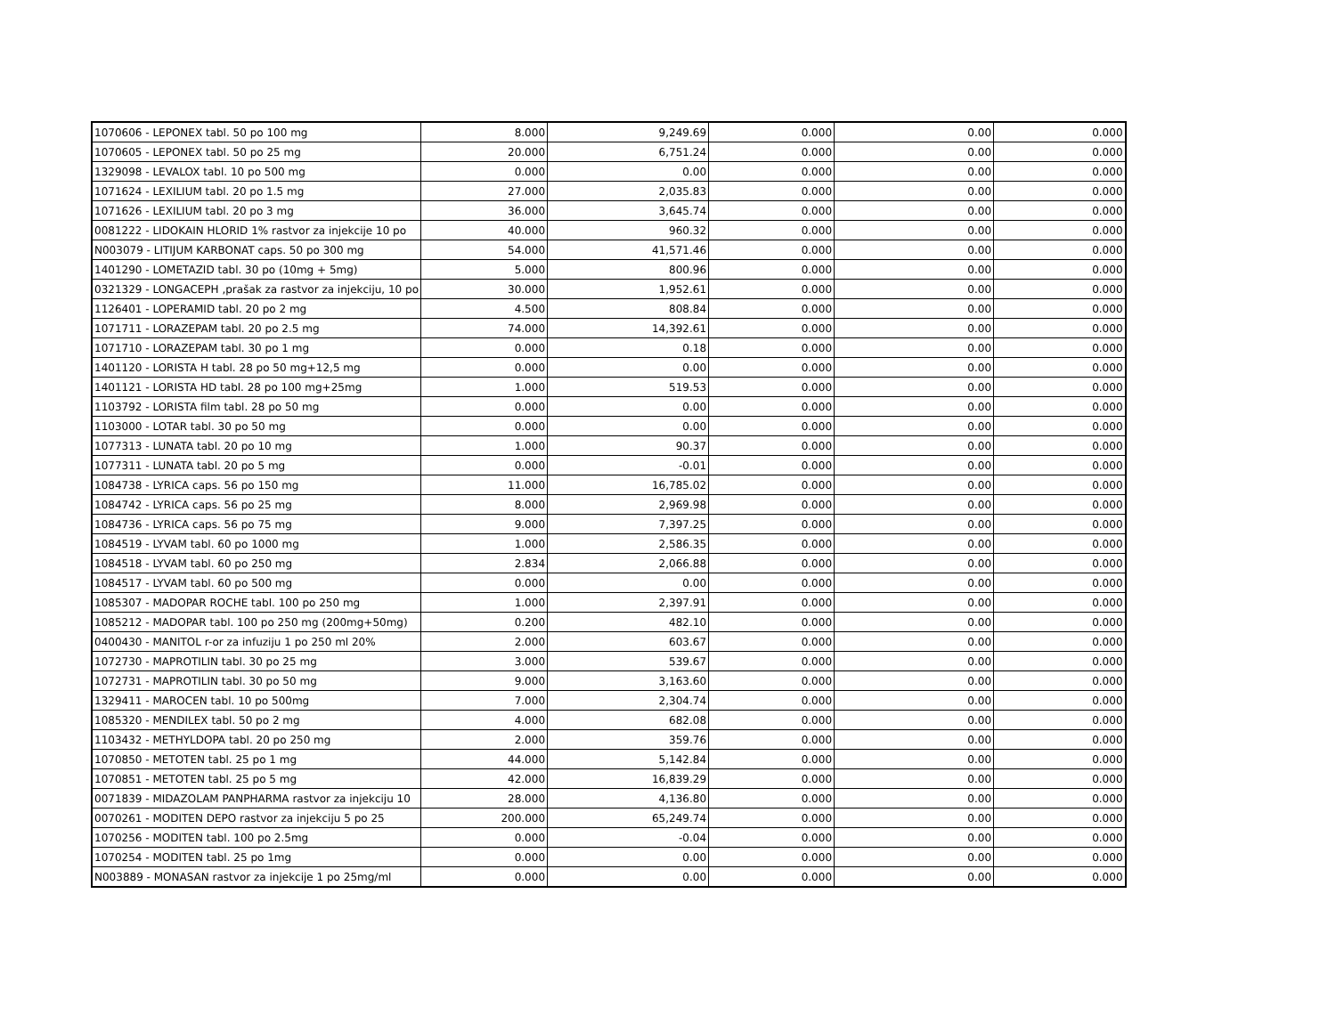| 1070606 - LEPONEX tabl. 50 po 100 mg | 8.000 | 9,249.69 | 0.000 | 0.00 | 0.000 |
| 1070605 - LEPONEX tabl. 50 po 25 mg | 20.000 | 6,751.24 | 0.000 | 0.00 | 0.000 |
| 1329098 - LEVALOX tabl. 10 po 500 mg | 0.000 | 0.00 | 0.000 | 0.00 | 0.000 |
| 1071624 - LEXILIUM tabl. 20 po 1.5 mg | 27.000 | 2,035.83 | 0.000 | 0.00 | 0.000 |
| 1071626 - LEXILIUM tabl. 20 po 3 mg | 36.000 | 3,645.74 | 0.000 | 0.00 | 0.000 |
| 0081222 - LIDOKAIN HLORID 1% rastvor za injekcije 10 po | 40.000 | 960.32 | 0.000 | 0.00 | 0.000 |
| N003079 - LITIJUM KARBONAT caps. 50 po 300 mg | 54.000 | 41,571.46 | 0.000 | 0.00 | 0.000 |
| 1401290 - LOMETAZID tabl. 30 po (10mg + 5mg) | 5.000 | 800.96 | 0.000 | 0.00 | 0.000 |
| 0321329 - LONGACEPH ,prašak za rastvor za injekciju, 10 po | 30.000 | 1,952.61 | 0.000 | 0.00 | 0.000 |
| 1126401 - LOPERAMID tabl. 20 po 2 mg | 4.500 | 808.84 | 0.000 | 0.00 | 0.000 |
| 1071711 - LORAZEPAM tabl. 20 po 2.5 mg | 74.000 | 14,392.61 | 0.000 | 0.00 | 0.000 |
| 1071710 - LORAZEPAM tabl. 30 po 1 mg | 0.000 | 0.18 | 0.000 | 0.00 | 0.000 |
| 1401120 - LORISTA H tabl. 28 po 50 mg+12,5 mg | 0.000 | 0.00 | 0.000 | 0.00 | 0.000 |
| 1401121 - LORISTA HD tabl. 28 po 100 mg+25mg | 1.000 | 519.53 | 0.000 | 0.00 | 0.000 |
| 1103792 - LORISTA film tabl. 28 po 50 mg | 0.000 | 0.00 | 0.000 | 0.00 | 0.000 |
| 1103000 - LOTAR tabl. 30 po 50 mg | 0.000 | 0.00 | 0.000 | 0.00 | 0.000 |
| 1077313 - LUNATA tabl. 20 po 10 mg | 1.000 | 90.37 | 0.000 | 0.00 | 0.000 |
| 1077311 - LUNATA tabl. 20 po 5 mg | 0.000 | -0.01 | 0.000 | 0.00 | 0.000 |
| 1084738 - LYRICA caps. 56 po 150 mg | 11.000 | 16,785.02 | 0.000 | 0.00 | 0.000 |
| 1084742 - LYRICA caps. 56 po 25 mg | 8.000 | 2,969.98 | 0.000 | 0.00 | 0.000 |
| 1084736 - LYRICA caps. 56 po 75 mg | 9.000 | 7,397.25 | 0.000 | 0.00 | 0.000 |
| 1084519 - LYVAM tabl. 60 po 1000 mg | 1.000 | 2,586.35 | 0.000 | 0.00 | 0.000 |
| 1084518 - LYVAM tabl. 60 po 250 mg | 2.834 | 2,066.88 | 0.000 | 0.00 | 0.000 |
| 1084517 - LYVAM tabl. 60 po 500 mg | 0.000 | 0.00 | 0.000 | 0.00 | 0.000 |
| 1085307 - MADOPAR ROCHE tabl. 100 po 250 mg | 1.000 | 2,397.91 | 0.000 | 0.00 | 0.000 |
| 1085212 - MADOPAR tabl. 100 po 250 mg (200mg+50mg) | 0.200 | 482.10 | 0.000 | 0.00 | 0.000 |
| 0400430 - MANITOL r-or za infuziju 1 po 250 ml 20% | 2.000 | 603.67 | 0.000 | 0.00 | 0.000 |
| 1072730 - MAPROTILIN tabl. 30 po 25 mg | 3.000 | 539.67 | 0.000 | 0.00 | 0.000 |
| 1072731 - MAPROTILIN tabl. 30 po 50 mg | 9.000 | 3,163.60 | 0.000 | 0.00 | 0.000 |
| 1329411 - MAROCEN tabl. 10 po 500mg | 7.000 | 2,304.74 | 0.000 | 0.00 | 0.000 |
| 1085320 - MENDILEX tabl. 50 po 2 mg | 4.000 | 682.08 | 0.000 | 0.00 | 0.000 |
| 1103432 - METHYLDOPA tabl. 20 po 250 mg | 2.000 | 359.76 | 0.000 | 0.00 | 0.000 |
| 1070850 - METOTEN tabl. 25 po 1 mg | 44.000 | 5,142.84 | 0.000 | 0.00 | 0.000 |
| 1070851 - METOTEN tabl. 25 po 5 mg | 42.000 | 16,839.29 | 0.000 | 0.00 | 0.000 |
| 0071839 - MIDAZOLAM PANPHARMA rastvor za injekciju 10 | 28.000 | 4,136.80 | 0.000 | 0.00 | 0.000 |
| 0070261 - MODITEN DEPO rastvor za injekciju 5 po 25 | 200.000 | 65,249.74 | 0.000 | 0.00 | 0.000 |
| 1070256 - MODITEN tabl. 100 po 2.5mg | 0.000 | -0.04 | 0.000 | 0.00 | 0.000 |
| 1070254 - MODITEN tabl. 25 po 1mg | 0.000 | 0.00 | 0.000 | 0.00 | 0.000 |
| N003889 - MONASAN rastvor za injekcije 1 po 25mg/ml | 0.000 | 0.00 | 0.000 | 0.00 | 0.000 |